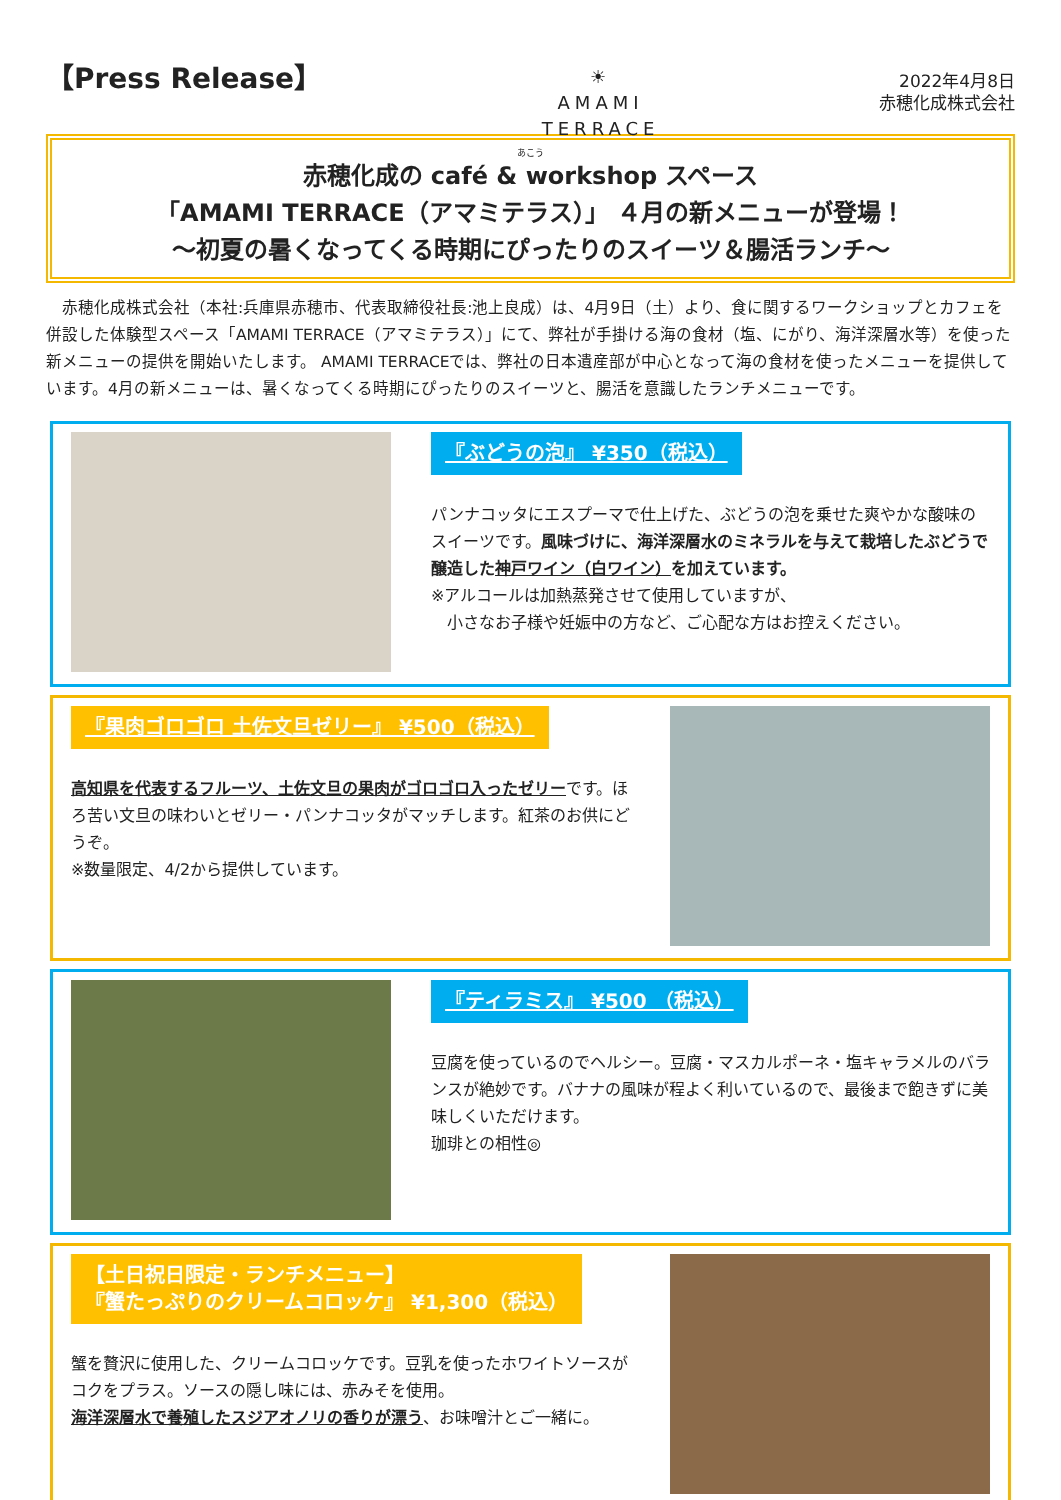【Press Release】
☀
AMAMI
TERRACE
2022年4月8日
赤穂化成株式会社
あこう
赤穂化成の café & workshop スペース
「AMAMI TERRACE（アマミテラス）」 ４月の新メニューが登場！
～初夏の暑くなってくる時期にぴったりのスイーツ＆腸活ランチ～
　赤穂化成株式会社（本社:兵庫県赤穂市、代表取締役社長:池上良成）は、4月9日（土）より、食に関するワークショップとカフェを併設した体験型スペース「AMAMI TERRACE（アマミテラス）」にて、弊社が手掛ける海の食材（塩、にがり、海洋深層水等）を使った新メニューの提供を開始いたします。 AMAMI TERRACEでは、弊社の日本遺産部が中心となって海の食材を使ったメニューを提供しています。4月の新メニューは、暑くなってくる時期にぴったりのスイーツと、腸活を意識したランチメニューです。
『ぶどうの泡』 ¥350（税込）
パンナコッタにエスプーマで仕上げた、ぶどうの泡を乗せた爽やかな酸味のスイーツです。風味づけに、海洋深層水のミネラルを与えて栽培したぶどうで醸造した神戸ワイン（白ワイン）を加えています。
※アルコールは加熱蒸発させて使用していますが、
　小さなお子様や妊娠中の方など、ご心配な方はお控えください。
『果肉ゴロゴロ 土佐文旦ゼリー』 ¥500（税込）
高知県を代表するフルーツ、土佐文旦の果肉がゴロゴロ入ったゼリーです。ほろ苦い文旦の味わいとゼリー・パンナコッタがマッチします。紅茶のお供にどうぞ。
※数量限定、4/2から提供しています。
『ティラミス』 ¥500 （税込）
豆腐を使っているのでヘルシー。豆腐・マスカルポーネ・塩キャラメルのバランスが絶妙です。バナナの風味が程よく利いているので、最後まで飽きずに美味しくいただけます。
珈琲との相性◎
【土日祝日限定・ランチメニュー】
『蟹たっぷりのクリームコロッケ』 ¥1,300（税込）
蟹を贅沢に使用した、クリームコロッケです。豆乳を使ったホワイトソースがコクをプラス。ソースの隠し味には、赤みそを使用。
海洋深層水で養殖したスジアオノリの香りが漂う、お味噌汁とご一緒に。